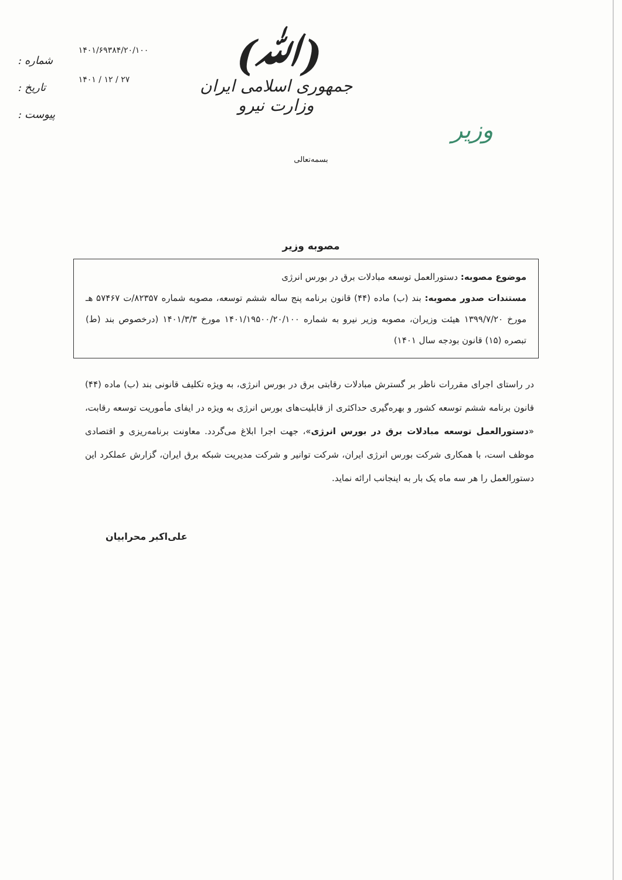(ﷲ)
جمهوری اسلامی ایران
وزارت نیرو
شماره :
تاریخ :
پیوست :
۱۴۰۱/۶۹۳۸۴/۲۰/۱۰۰
۱۴۰۱ / ۱۲ / ۲۷
وزیر
بسمه‌تعالی
مصوبه وزیر
موضوع مصوبه: دستورالعمل توسعه مبادلات برق در بورس انرژی
مستندات صدور مصوبه: بند (ب) ماده (۴۴) قانون برنامه پنج ساله ششم توسعه، مصوبه شماره ۸۲۳۵۷/ت ۵۷۴۶۷ هـ مورخ ۱۳۹۹/۷/۲۰ هیئت وزیران، مصوبه وزیر نیرو به شماره ۱۴۰۱/۱۹۵۰۰/۲۰/۱۰۰ مورخ ۱۴۰۱/۳/۳ (درخصوص بند (ط) تبصره (۱۵) قانون بودجه سال ۱۴۰۱)
در راستای اجرای مقررات ناظر بر گسترش مبادلات رقابتی برق در بورس انرژی، به ویژه تکلیف قانونی بند (ب) ماده (۴۴) قانون برنامه ششم توسعه کشور و بهره‌گیری حداکثری از قابلیت‌های بورس انرژی به ویژه در ایفای مأموریت توسعه رقابت، «دستورالعمل توسعه مبادلات برق در بورس انرژی»، جهت اجرا ابلاغ می‌گردد. معاونت برنامه‌ریزی و اقتصادی موظف است، با همکاری شرکت بورس انرژی ایران، شرکت توانیر و شرکت مدیریت شبکه برق ایران، گزارش عملکرد این دستورالعمل را هر سه ماه یک بار به اینجانب ارائه نماید.
علی‌اکبر محرابیان